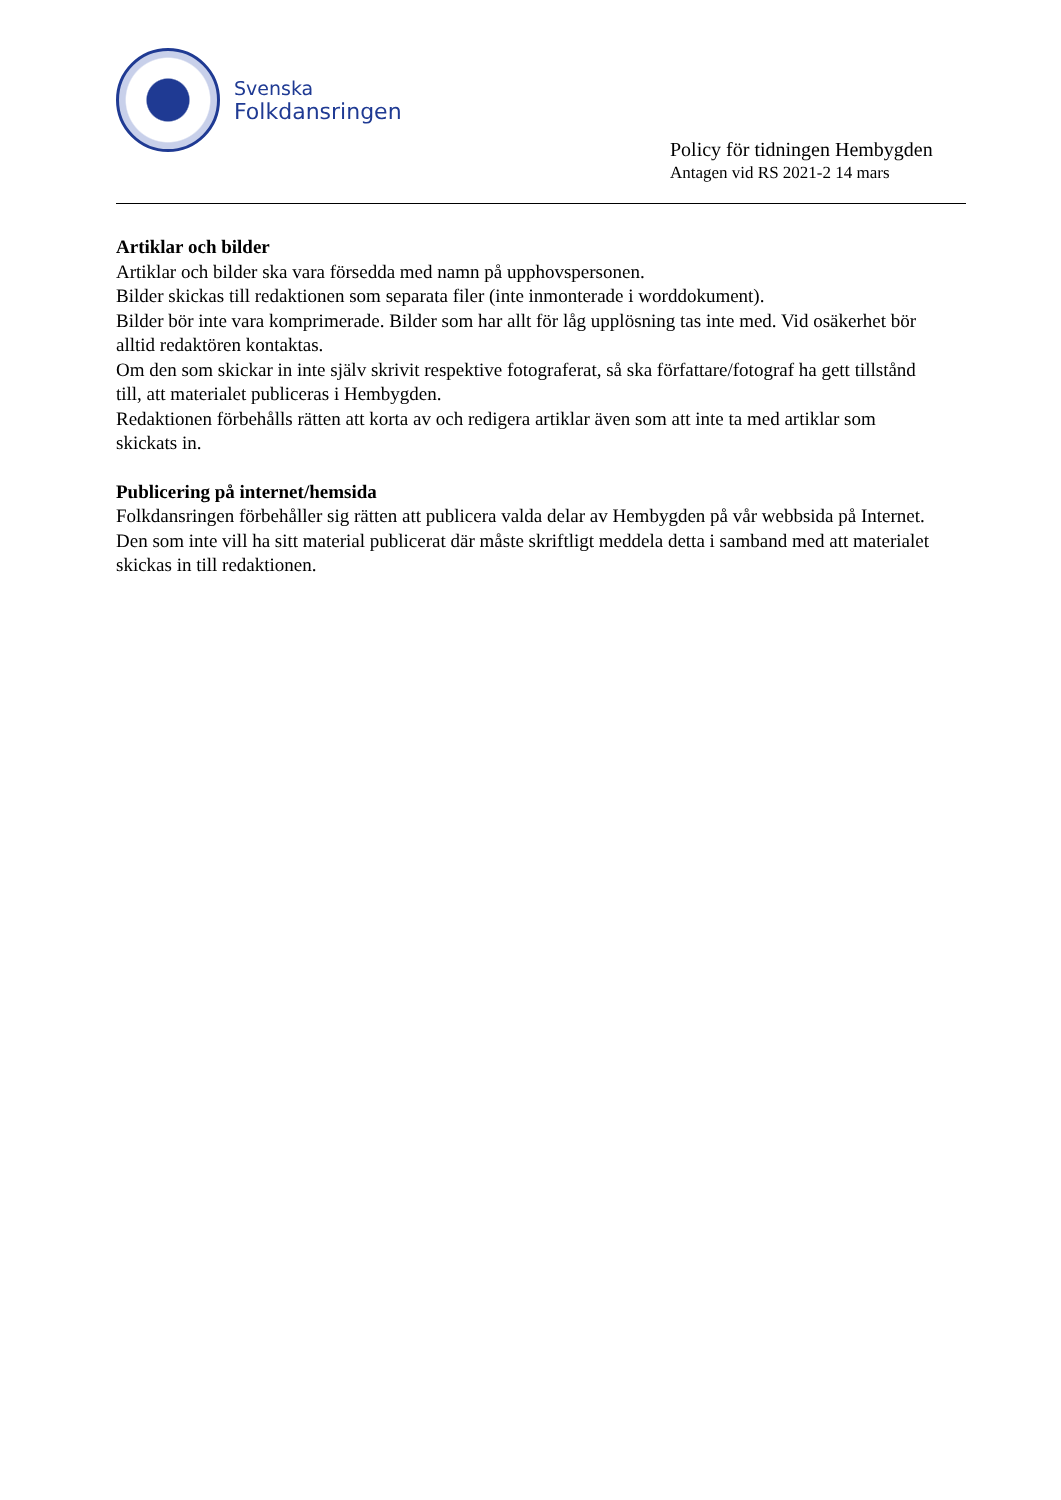Svenska
Folkdansringen
Policy för tidningen Hembygden
Antagen vid RS 2021-2 14 mars
Artiklar och bilder
Artiklar och bilder ska vara försedda med namn på upphovspersonen.
Bilder skickas till redaktionen som separata filer (inte inmonterade i worddokument).
Bilder bör inte vara komprimerade. Bilder som har allt för låg upplösning tas inte med. Vid osäkerhet bör alltid redaktören kontaktas.
Om den som skickar in inte själv skrivit respektive fotograferat, så ska författare/fotograf ha gett tillstånd till, att materialet publiceras i Hembygden.
Redaktionen förbehålls rätten att korta av och redigera artiklar även som att inte ta med artiklar som skickats in.
Publicering på internet/hemsida
Folkdansringen förbehåller sig rätten att publicera valda delar av Hembygden på vår webbsida på Internet. Den som inte vill ha sitt material publicerat där måste skriftligt meddela detta i samband med att materialet skickas in till redaktionen.